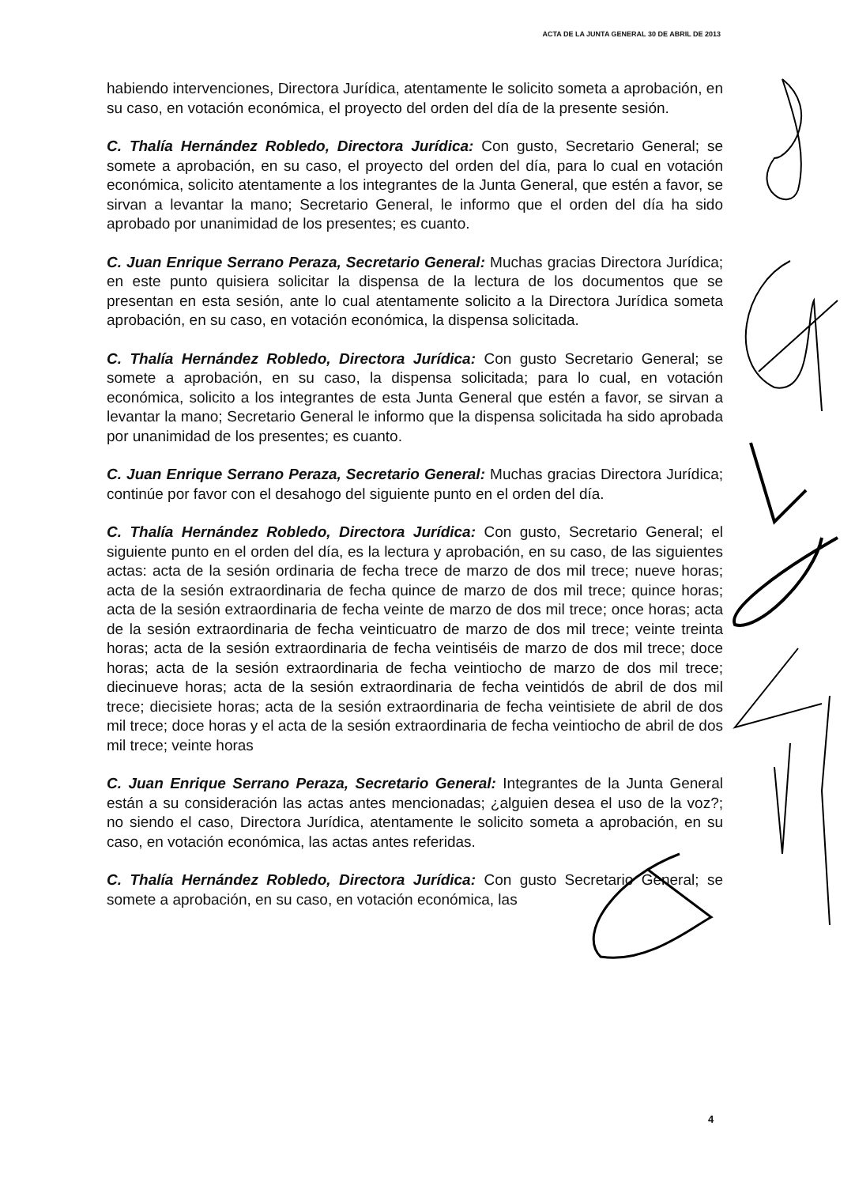ACTA DE LA JUNTA GENERAL 30 DE ABRIL DE 2013
habiendo intervenciones, Directora Jurídica, atentamente le solicito someta a aprobación, en su caso, en votación económica, el proyecto del orden del día de la presente sesión.
C. Thalía Hernández Robledo, Directora Jurídica: Con gusto, Secretario General; se somete a aprobación, en su caso, el proyecto del orden del día, para lo cual en votación económica, solicito atentamente a los integrantes de la Junta General, que estén a favor, se sirvan a levantar la mano; Secretario General, le informo que el orden del día ha sido aprobado por unanimidad de los presentes; es cuanto.
C. Juan Enrique Serrano Peraza, Secretario General: Muchas gracias Directora Jurídica; en este punto quisiera solicitar la dispensa de la lectura de los documentos que se presentan en esta sesión, ante lo cual atentamente solicito a la Directora Jurídica someta aprobación, en su caso, en votación económica, la dispensa solicitada.
C. Thalía Hernández Robledo, Directora Jurídica: Con gusto Secretario General; se somete a aprobación, en su caso, la dispensa solicitada; para lo cual, en votación económica, solicito a los integrantes de esta Junta General que estén a favor, se sirvan a levantar la mano; Secretario General le informo que la dispensa solicitada ha sido aprobada por unanimidad de los presentes; es cuanto.
C. Juan Enrique Serrano Peraza, Secretario General: Muchas gracias Directora Jurídica; continúe por favor con el desahogo del siguiente punto en el orden del día.
C. Thalía Hernández Robledo, Directora Jurídica: Con gusto, Secretario General; el siguiente punto en el orden del día, es la lectura y aprobación, en su caso, de las siguientes actas: acta de la sesión ordinaria de fecha trece de marzo de dos mil trece; nueve horas; acta de la sesión extraordinaria de fecha quince de marzo de dos mil trece; quince horas; acta de la sesión extraordinaria de fecha veinte de marzo de dos mil trece; once horas; acta de la sesión extraordinaria de fecha veinticuatro de marzo de dos mil trece; veinte treinta horas; acta de la sesión extraordinaria de fecha veintiséis de marzo de dos mil trece; doce horas; acta de la sesión extraordinaria de fecha veintiocho de marzo de dos mil trece; diecinueve horas; acta de la sesión extraordinaria de fecha veintidós de abril de dos mil trece; diecisiete horas; acta de la sesión extraordinaria de fecha veintisiete de abril de dos mil trece; doce horas y el acta de la sesión extraordinaria de fecha veintiocho de abril de dos mil trece; veinte horas
C. Juan Enrique Serrano Peraza, Secretario General: Integrantes de la Junta General están a su consideración las actas antes mencionadas; ¿alguien desea el uso de la voz?; no siendo el caso, Directora Jurídica, atentamente le solicito someta a aprobación, en su caso, en votación económica, las actas antes referidas.
C. Thalía Hernández Robledo, Directora Jurídica: Con gusto Secretario General; se somete a aprobación, en su caso, en votación económica, las
4